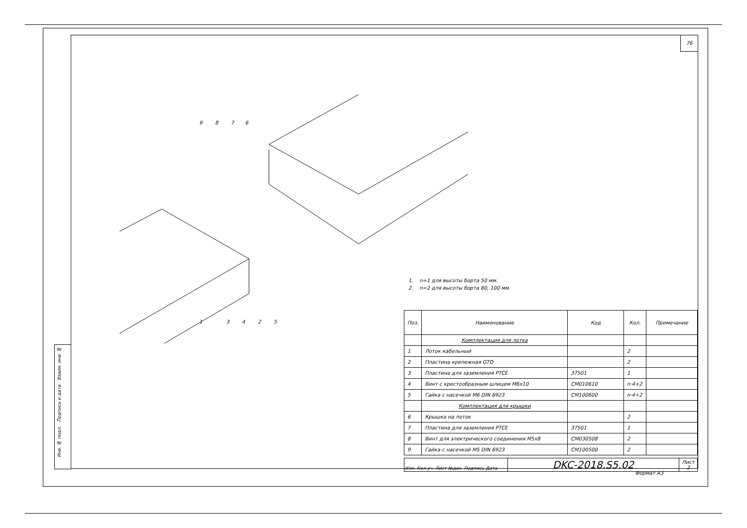76
Инв. № подл. Подпись и дата Взаим. инв. №
1 3 4 2 5
9 8 7 6
1. n=1 для высоты борта 50 мм.
2. n=2 для высоты борта 80, 100 мм.
| Поз. | Наименование | Код | Кол. | Примечание |
| --- | --- | --- | --- | --- |
| | Комплектация для лотка | | | |
| 1 | Лоток кабельный | | 2 | |
| 2 | Пластина крепежная GTO | | 2 | |
| 3 | Пластина для заземления PTCE | 37501 | 1 | |
| 4 | Винт с крестообразным шлицем M6x10 | CM010610 | n·4+2 | |
| 5 | Гайка с насечкой M6 DIN 6923 | CM100600 | n·4+2 | |
| | Комплектация для крышки | | | |
| 6 | Крышка на лоток | | 2 | |
| 7 | Пластина для заземления PTCE | 37501 | 1 | |
| 8 | Винт для электрического соединения M5x8 | CM030508 | 2 | |
| 9 | Гайка с насечкой M5 DIN 6923 | CM100500 | 2 | |
| Изм. Кол.уч. Лист №док. Подпись Дата | DKC-2018.S5.02 | Лист 2 |
Формат А3